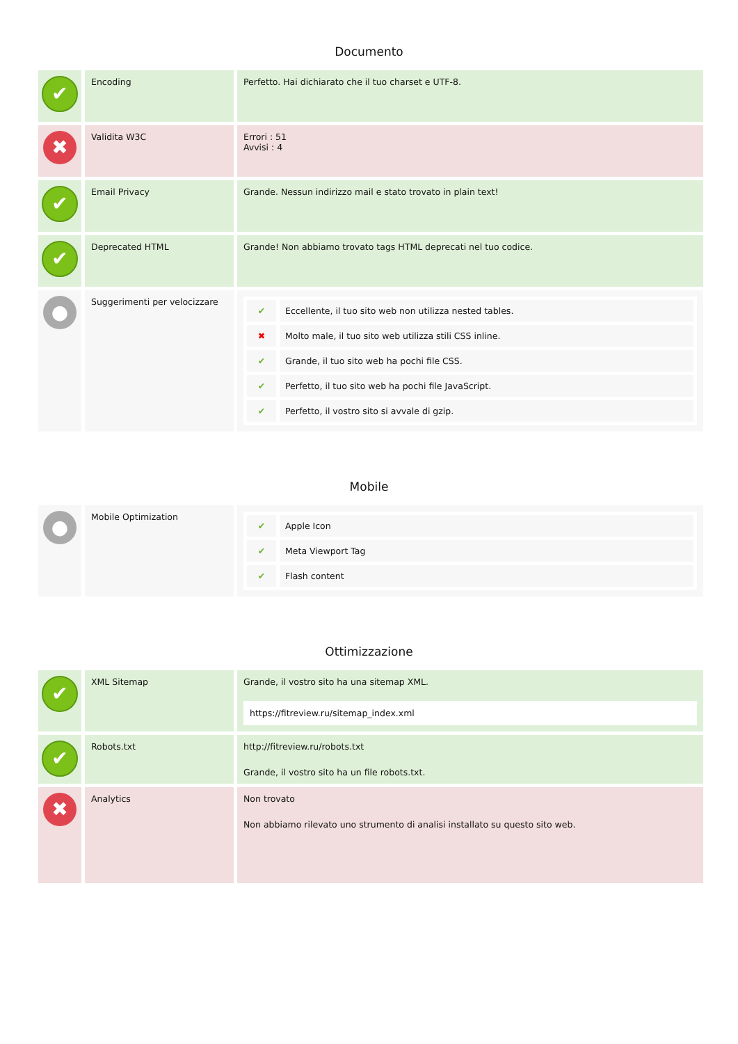Documento
| ✔ | Encoding | Perfetto. Hai dichiarato che il tuo charset e UTF-8. |
| ✖ | Validita W3C | Errori : 51 Avvisi : 4 |
| ✔ | Email Privacy | Grande. Nessun indirizzo mail e stato trovato in plain text! |
| ✔ | Deprecated HTML | Grande! Non abbiamo trovato tags HTML deprecati nel tuo codice. |
| ● | Suggerimenti per velocizzare | / ✔ / Eccellente, il tuo sito web non utilizza nested tables. / / ✖ / Molto male, il tuo sito web utilizza stili CSS inline. / / ✔ / Grande, il tuo sito web ha pochi file CSS. / / ✔ / Perfetto, il tuo sito web ha pochi file JavaScript. / / ✔ / Perfetto, il vostro sito si avvale di gzip. / |
Mobile
| ● | Mobile Optimization | / ✔ / Apple Icon / / ✔ / Meta Viewport Tag / / ✔ / Flash content / |
Ottimizzazione
| ✔ | XML Sitemap | Grande, il vostro sito ha una sitemap XML. https://fitreview.ru/sitemap_index.xml |
| ✔ | Robots.txt | http://fitreview.ru/robots.txt Grande, il vostro sito ha un file robots.txt. |
| ✖ | Analytics | Non trovato Non abbiamo rilevato uno strumento di analisi installato su questo sito web. |